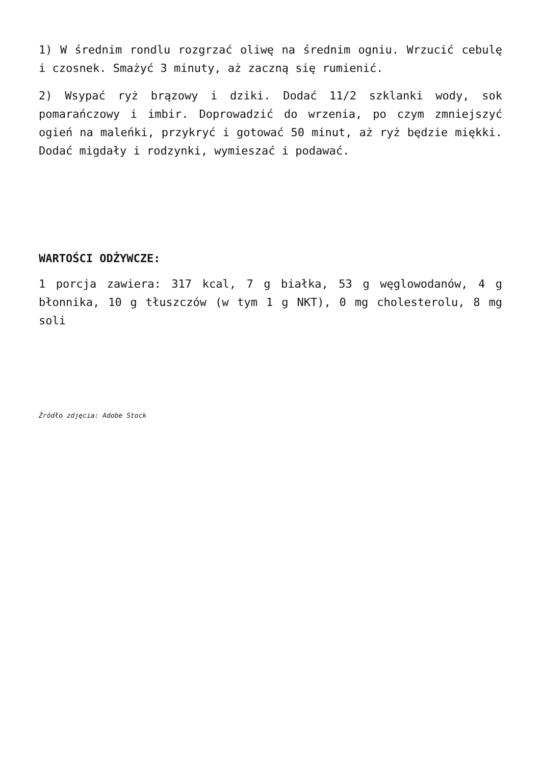1) W średnim rondlu rozgrzać oliwę na średnim ogniu. Wrzucić cebulę i czosnek. Smażyć 3 minuty, aż zaczną się rumienić.
2) Wsypać ryż brązowy i dziki. Dodać 11/2 szklanki wody, sok pomarańczowy i imbir. Doprowadzić do wrzenia, po czym zmniejszyć ogień na maleńki, przykryć i gotować 50 minut, aż ryż będzie miękki. Dodać migdały i rodzynki, wymieszać i podawać.
WARTOŚCI ODŻYWCZE:
1 porcja zawiera: 317 kcal, 7 g białka, 53 g węglowodanów, 4 g błonnika, 10 g tłuszczów (w tym 1 g NKT), 0 mg cholesterolu, 8 mg soli
Źródło zdjęcia: Adobe Stock